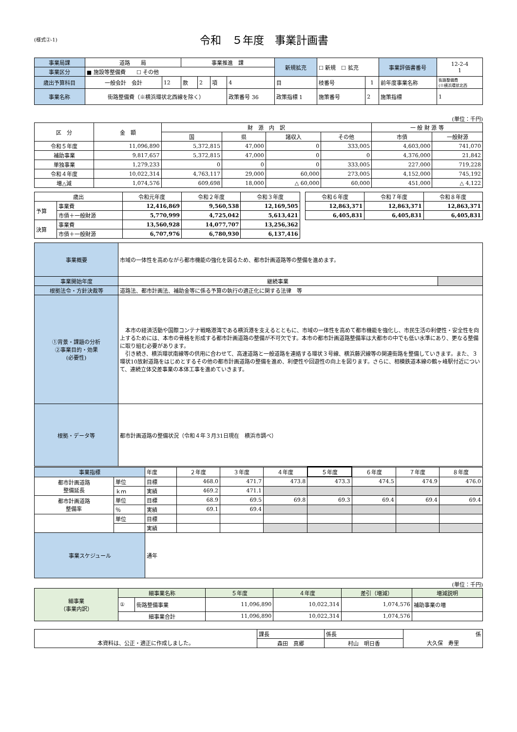(様式②-1)
令和　５年度　事業計画書
| 事業局課 | 道路 局 | | 事業推進 課 | | | | 新規拡充 | ☐ 新規 ☐ 拡充 | | 事業評価書番号 | 12-2-4 1 |
| 事業区分 | ■ 施設等整備費 ☐ その他 | | | | | | | | | | |
| 歳出予算科目 | 一般会計 会計 | 12 | 款 | 2 | 項 | 4 | 目 | 枝番号 | 1 | 前年度事業名称 | 街路整備費 (※横浜環状北西 |
| 事業名称 | 街路整備費（※横浜環状北西線を除く） | | | | | 政策番号 36 | 政策指標 1 | 施策番号 | 2 | 施策指標 | 1 |
(単位：千円)
| 区 分 | 金 額 | 財 源 内 訳 | | | | 一 般 財 源 等 | |
| --- | --- | --- | --- | --- | --- | --- | --- |
| | | 国 | 県 | 諸収入 | その他 | 市債 | 一般財源 |
| 令和５年度 | 11,096,890 | 5,372,815 | 47,000 | 0 | 333,005 | 4,603,000 | 741,070 |
| 補助事業 | 9,817,657 | 5,372,815 | 47,000 | 0 | 0 | 4,376,000 | 21,842 |
| 単独事業 | 1,279,233 | 0 | 0 | 0 | 333,005 | 227,000 | 719,228 |
| 令和４年度 | 10,022,314 | 4,763,117 | 29,000 | 60,000 | 273,005 | 4,152,000 | 745,192 |
| 増△減 | 1,074,576 | 609,698 | 18,000 | △ 60,000 | 60,000 | 451,000 | △ 4,122 |
| 歳出 | | 令和元年度 | 令和２年度 | 令和３年度 | | 令和６年度 | 令和７年度 | 令和８年度 |
| --- | --- | --- | --- | --- | --- | --- | --- | --- |
| 予算 | 事業費 | 12,416,869 | 9,560,538 | 12,169,505 | | 12,863,371 | 12,863,371 | 12,863,371 |
| | 市債＋一般財源 | 5,770,999 | 4,725,042 | 5,613,421 | | 6,405,831 | 6,405,831 | 6,405,831 |
| 決算 | 事業費 | 13,560,928 | 14,077,707 | 13,256,362 | | | | |
| | 市債＋一般財源 | 6,707,976 | 6,780,930 | 6,137,416 | | | | |
| 事業概要 | 市域の一体性を高めながら都市機能の強化を図るため、都市計画道路等の整備を進めます。 | |
| 事業開始年度 | 継続事業 | |
| 根拠法令・方針決裁等 | 道路法、都市計画法、補助金等に係る予算の執行の適正化に関する法律 等 | |
| ①背景・課題の分析 ②事業目的・効果 (必要性) | 本市の経済活動や国際コンテナ戦略港湾である横浜港を支えるとともに、市域の一体性を高めて都市機能を強化し、市民生活の利便性・安全性を向上するためには、本市の骨格を形成する都市計画道路の整備が不可欠です。本市の都市計画道路整備率は大都市の中でも低い水準にあり、更なる整備に取り組む必要があります。 引き続き、横浜環状南線等の供用に合わせて、高速道路と一般道路を連絡する環状３号線、横浜藤沢線等の関連街路を整備していきます。また、３環状10放射道路をはじめとするその他の都市計画道路の整備を進め、利便性や回遊性の向上を図ります。さらに、相模鉄道本線の鶴ヶ峰駅付近について、連続立体交差事業の本体工事を進めていきます。 | |
| 根拠・データ等 | 都市計画道路の整備状況（令和４年３月31日現在 横浜市調べ） | |
| 事業指標 | | 年度 | ２年度 | ３年度 | ４年度 | ５年度 | ６年度 | ７年度 | ８年度 |
| 都市計画道路 整備延長 | 単位 | 目標 | 468.0 | 471.7 | 473.8 | 473.3 | 474.5 | 474.9 | 476.0 |
| | ｋｍ | 実績 | 469.2 | 471.1 | | | | | |
| 都市計画道路 整備率 | 単位 | 目標 | 68.9 | 69.5 | 69.8 | 69.3 | 69.4 | 69.4 | 69.4 |
| | ％ | 実績 | 69.1 | 69.4 | | | | | |
| | 単位 | 目標 | | | | | | | |
| | | 実績 | | | | | | | |
| 事業スケジュール | | 通年 | | | | | | | |
(単位：千円)
| 細事業 （事業内訳） | 細事業名称 | | ５年度 | ４年度 | 差引（増減） | 増減説明 |
| | ① | 街路整備事業 | 11,096,890 | 10,022,314 | 1,074,576 | 補助事業の増 |
| | 細事業合計 | | 11,096,890 | 10,022,314 | 1,074,576 | |
| | 課長 | 係長 | 係 |
| 本資料は、公正・適正に作成しました。 | 森田 真郷 | 村山 明日香 | 大久保 寿里 |